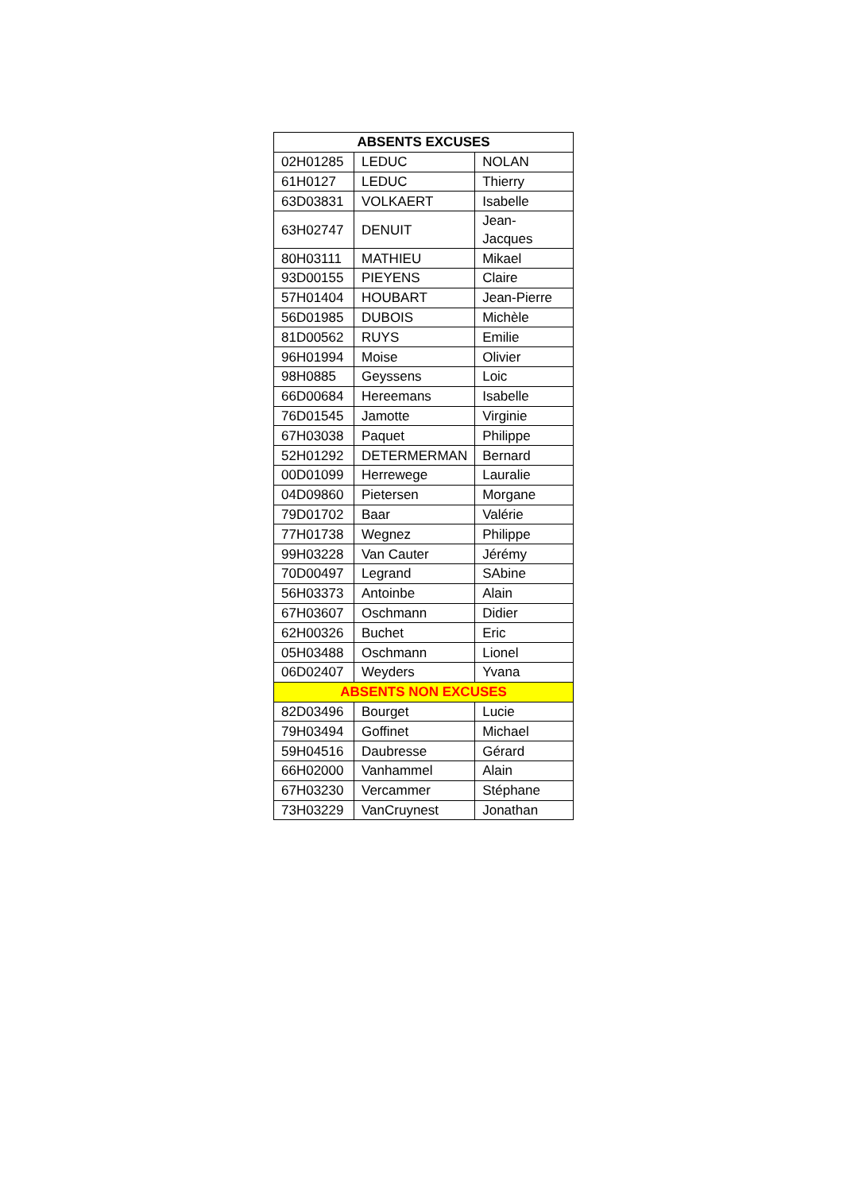| ABSENTS EXCUSES | | |
| --- | --- | --- |
| 02H01285 | LEDUC | NOLAN |
| 61H0127 | LEDUC | Thierry |
| 63D03831 | VOLKAERT | Isabelle |
| 63H02747 | DENUIT | Jean-Jacques |
| 80H03111 | MATHIEU | Mikael |
| 93D00155 | PIEYENS | Claire |
| 57H01404 | HOUBART | Jean-Pierre |
| 56D01985 | DUBOIS | Michèle |
| 81D00562 | RUYS | Emilie |
| 96H01994 | Moise | Olivier |
| 98H0885 | Geyssens | Loic |
| 66D00684 | Hereemans | Isabelle |
| 76D01545 | Jamotte | Virginie |
| 67H03038 | Paquet | Philippe |
| 52H01292 | DETERMERMAN | Bernard |
| 00D01099 | Herrewege | Lauralie |
| 04D09860 | Pietersen | Morgane |
| 79D01702 | Baar | Valérie |
| 77H01738 | Wegnez | Philippe |
| 99H03228 | Van Cauter | Jérémy |
| 70D00497 | Legrand | SAbine |
| 56H03373 | Antoinbe | Alain |
| 67H03607 | Oschmann | Didier |
| 62H00326 | Buchet | Eric |
| 05H03488 | Oschmann | Lionel |
| 06D02407 | Weyders | Yvana |
| ABSENTS NON EXCUSES | | |
| 82D03496 | Bourget | Lucie |
| 79H03494 | Goffinet | Michael |
| 59H04516 | Daubresse | Gérard |
| 66H02000 | Vanhammel | Alain |
| 67H03230 | Vercammer | Stéphane |
| 73H03229 | VanCruynest | Jonathan |